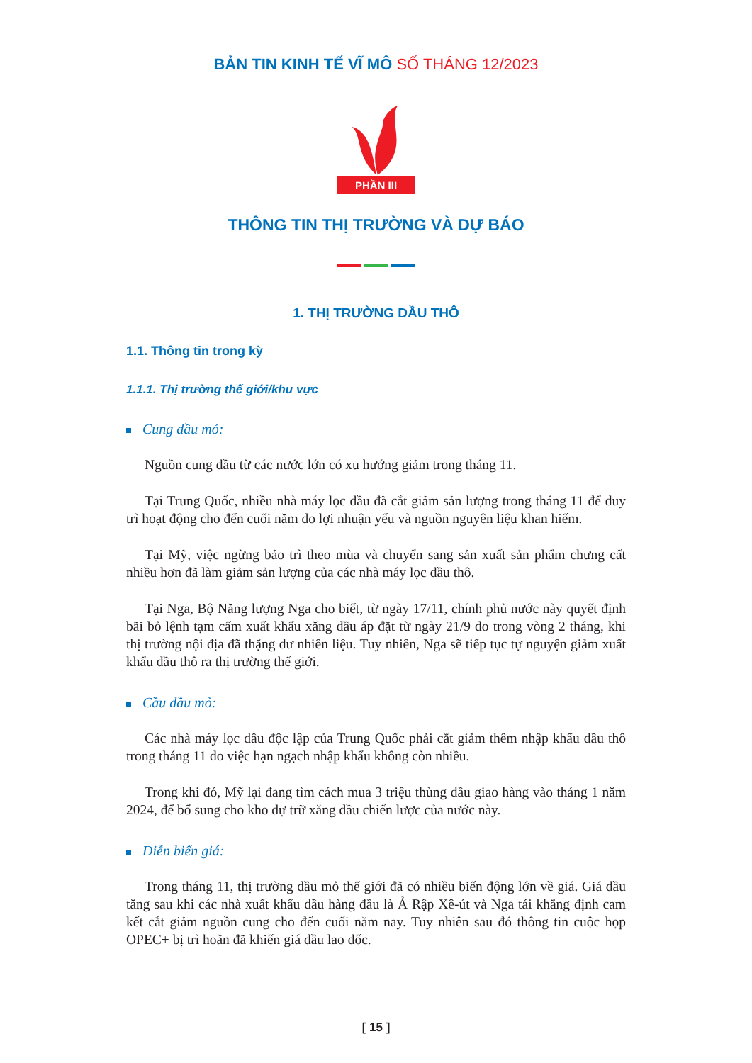BẢN TIN KINH TẾ VĨ MÔ SỐ THÁNG 12/2023
PHẦN III
THÔNG TIN THỊ TRƯỜNG VÀ DỰ BÁO
1. THỊ TRƯỜNG DẦU THÔ
1.1. Thông tin trong kỳ
1.1.1. Thị trường thế giới/khu vực
Cung dầu mỏ:
Nguồn cung dầu từ các nước lớn có xu hướng giảm trong tháng 11.
Tại Trung Quốc, nhiều nhà máy lọc dầu đã cắt giảm sản lượng trong tháng 11 để duy trì hoạt động cho đến cuối năm do lợi nhuận yếu và nguồn nguyên liệu khan hiếm.
Tại Mỹ, việc ngừng bảo trì theo mùa và chuyển sang sản xuất sản phẩm chưng cất nhiều hơn đã làm giảm sản lượng của các nhà máy lọc dầu thô.
Tại Nga, Bộ Năng lượng Nga cho biết, từ ngày 17/11, chính phủ nước này quyết định bãi bỏ lệnh tạm cấm xuất khẩu xăng dầu áp đặt từ ngày 21/9 do trong vòng 2 tháng, khi thị trường nội địa đã thặng dư nhiên liệu. Tuy nhiên, Nga sẽ tiếp tục tự nguyện giảm xuất khẩu dầu thô ra thị trường thế giới.
Cầu dầu mỏ:
Các nhà máy lọc dầu độc lập của Trung Quốc phải cắt giảm thêm nhập khẩu dầu thô trong tháng 11 do việc hạn ngạch nhập khẩu không còn nhiều.
Trong khi đó, Mỹ lại đang tìm cách mua 3 triệu thùng dầu giao hàng vào tháng 1 năm 2024, để bổ sung cho kho dự trữ xăng dầu chiến lược của nước này.
Diễn biến giá:
Trong tháng 11, thị trường dầu mỏ thế giới đã có nhiều biến động lớn về giá. Giá dầu tăng sau khi các nhà xuất khẩu dầu hàng đầu là Ả Rập Xê-út và Nga tái khẳng định cam kết cắt giảm nguồn cung cho đến cuối năm nay. Tuy nhiên sau đó thông tin cuộc họp OPEC+ bị trì hoãn đã khiến giá dầu lao dốc.
[ 15 ]